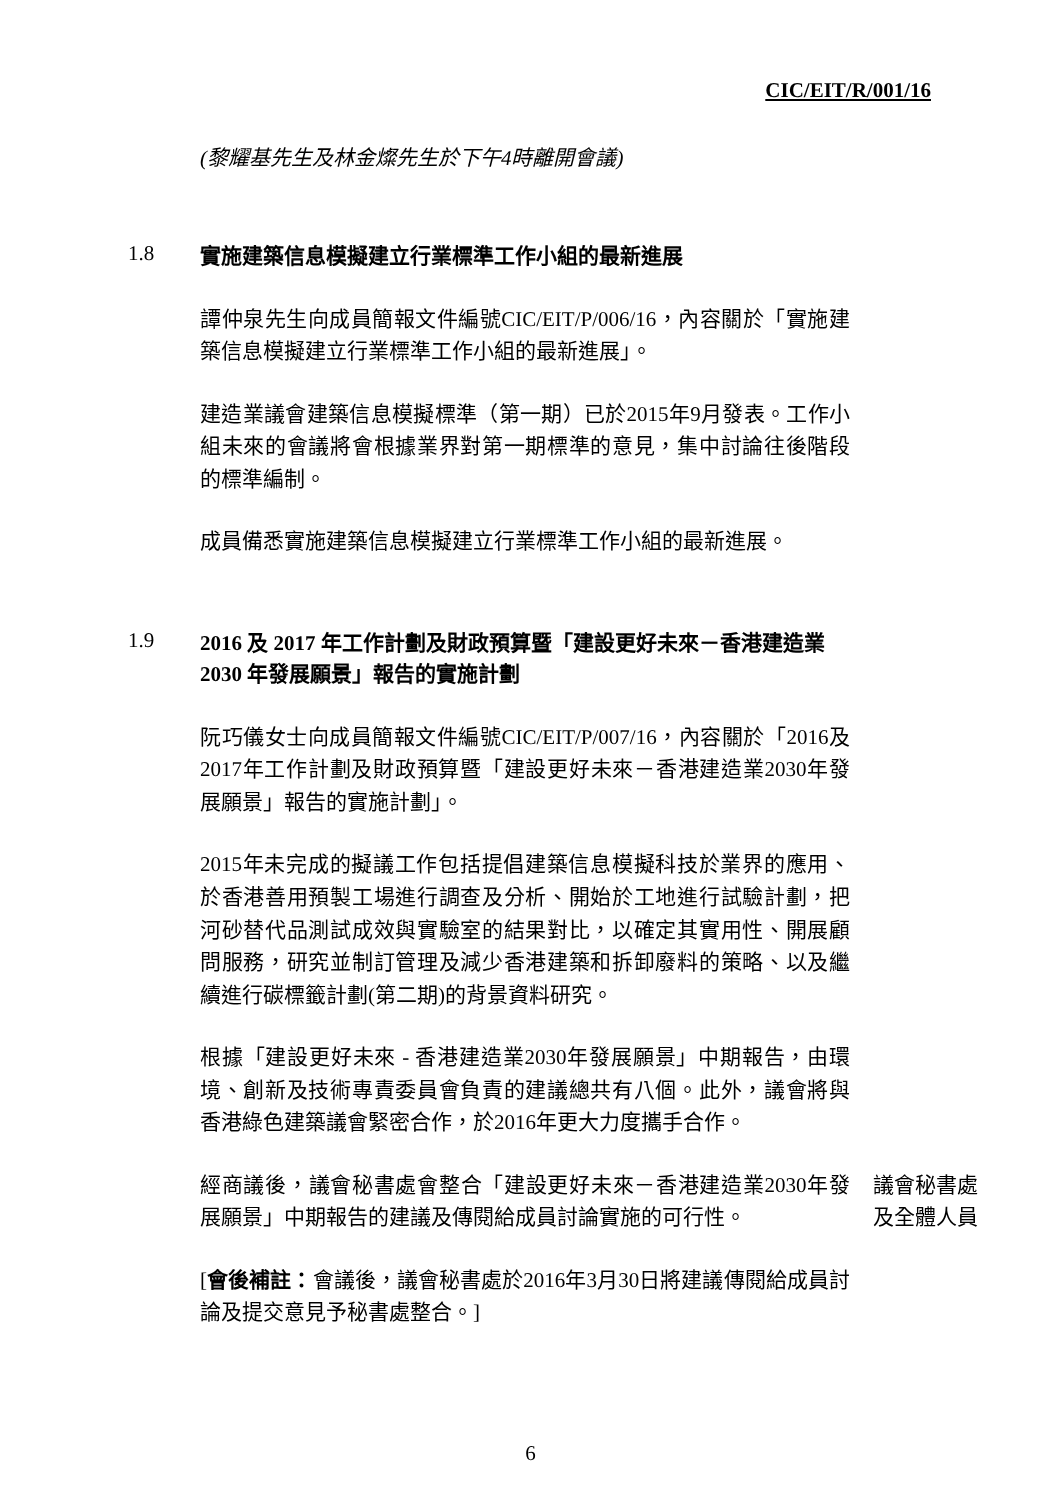CIC/EIT/R/001/16
(黎耀基先生及林金燦先生於下午4時離開會議)
1.8
實施建築信息模擬建立行業標準工作小組的最新進展
譚仲泉先生向成員簡報文件編號CIC/EIT/P/006/16，內容關於「實施建築信息模擬建立行業標準工作小組的最新進展」。
建造業議會建築信息模擬標準（第一期）已於2015年9月發表。工作小組未來的會議將會根據業界對第一期標準的意見，集中討論往後階段的標準編制。
成員備悉實施建築信息模擬建立行業標準工作小組的最新進展。
1.9
2016 及 2017 年工作計劃及財政預算暨「建設更好未來－香港建造業 2030 年發展願景」報告的實施計劃
阮巧儀女士向成員簡報文件編號CIC/EIT/P/007/16，內容關於「2016及2017年工作計劃及財政預算暨「建設更好未來－香港建造業2030年發展願景」報告的實施計劃」。
2015年未完成的擬議工作包括提倡建築信息模擬科技於業界的應用、於香港善用預製工場進行調查及分析、開始於工地進行試驗計劃，把河砂替代品測試成效與實驗室的結果對比，以確定其實用性、開展顧問服務，研究並制訂管理及減少香港建築和拆卸廢料的策略、以及繼續進行碳標籤計劃(第二期)的背景資料研究。
根據「建設更好未來 - 香港建造業2030年發展願景」中期報告，由環境、創新及技術專責委員會負責的建議總共有八個。此外，議會將與香港綠色建築議會緊密合作，於2016年更大力度攜手合作。
經商議後，議會秘書處會整合「建設更好未來－香港建造業2030年發展願景」中期報告的建議及傳閱給成員討論實施的可行性。
議會秘書處及全體人員
[會後補註：會議後，議會秘書處於2016年3月30日將建議傳閱給成員討論及提交意見予秘書處整合。]
6